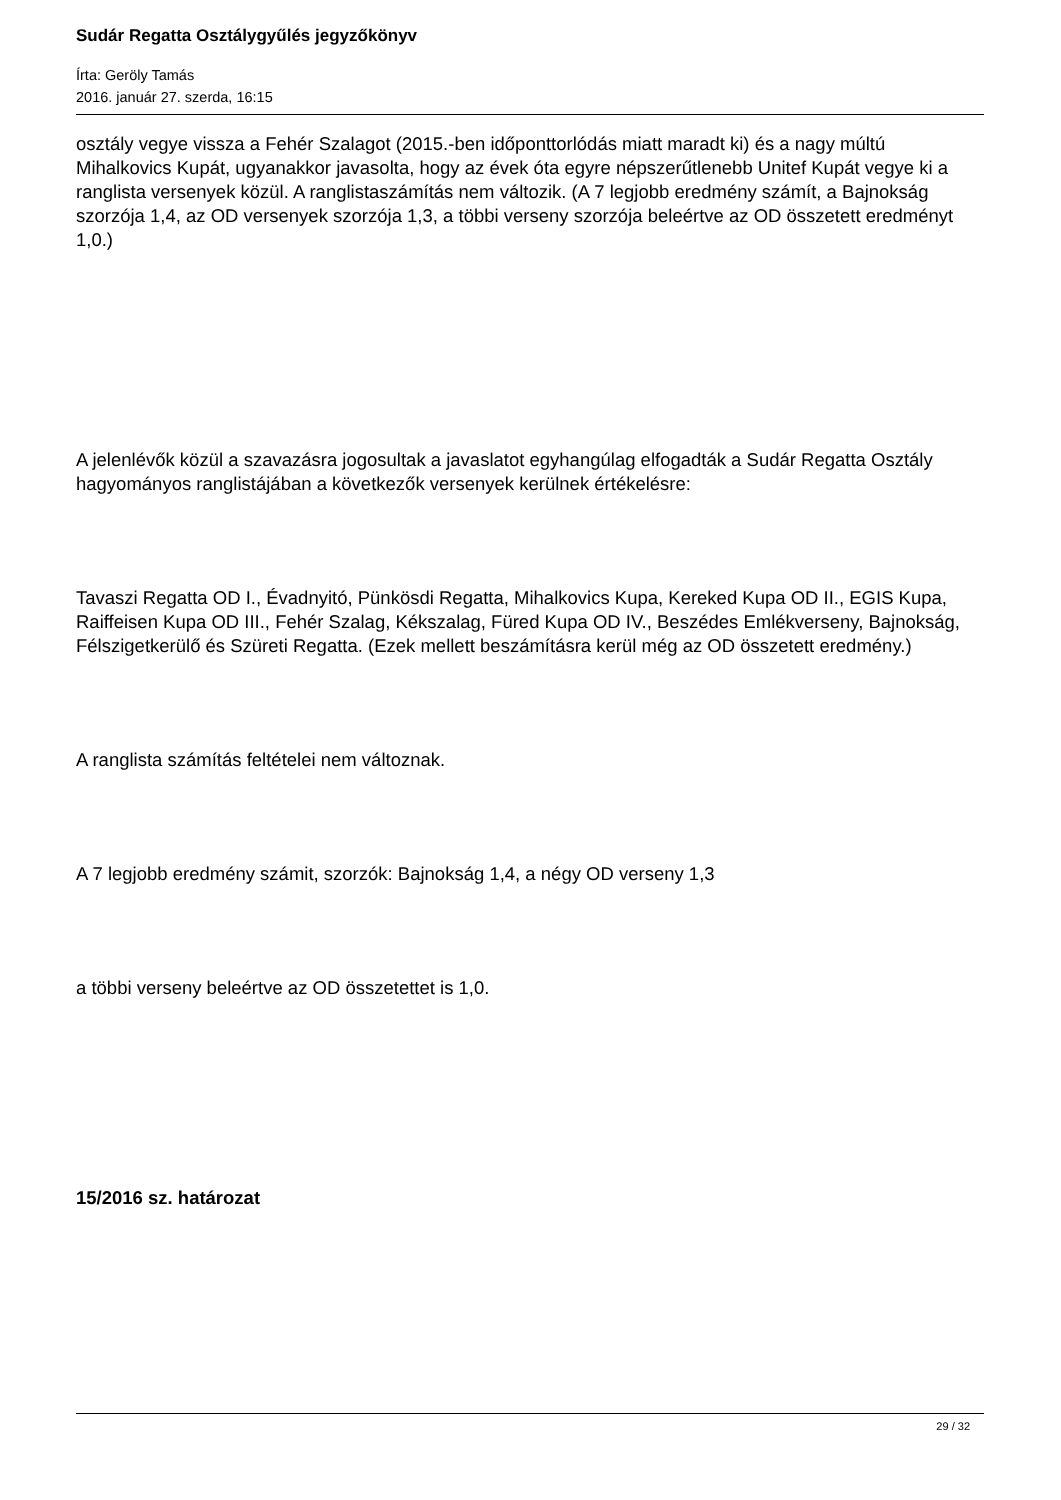Sudár Regatta Osztálygyűlés jegyzőkönyv
Írta: Geröly Tamás
2016. január 27. szerda, 16:15
osztály vegye vissza a Fehér Szalagot (2015.-ben időponttorlódás miatt maradt ki) és a nagy múltú Mihalkovics Kupát, ugyanakkor javasolta, hogy az évek óta egyre népszerűtlenebb Unitef Kupát vegye ki a ranglista versenyek közül. A ranglistaszámítás nem változik. (A 7 legjobb eredmény számít, a Bajnokság szorzója 1,4, az OD versenyek szorzója 1,3, a többi verseny szorzója beleértve az OD összetett eredményt 1,0.)
A jelenlévők közül a szavazásra jogosultak a javaslatot egyhangúlag elfogadták a Sudár Regatta Osztály hagyományos ranglistájában a következők versenyek kerülnek értékelésre:
Tavaszi Regatta OD I., Évadnyitó, Pünkösdi Regatta, Mihalkovics Kupa, Kereked Kupa OD II., EGIS Kupa, Raiffeisen Kupa OD III., Fehér Szalag, Kékszalag, Füred Kupa OD IV., Beszédes Emlékverseny, Bajnokság, Félszigetkerülő és Szüreti Regatta. (Ezek mellett beszámításra kerül még az OD összetett eredmény.)
A ranglista számítás feltételei nem változnak.
A 7 legjobb eredmény számit, szorzók: Bajnokság 1,4, a négy OD verseny 1,3
a többi verseny beleértve az OD összetettet is 1,0.
15/2016 sz. határozat
29 / 32